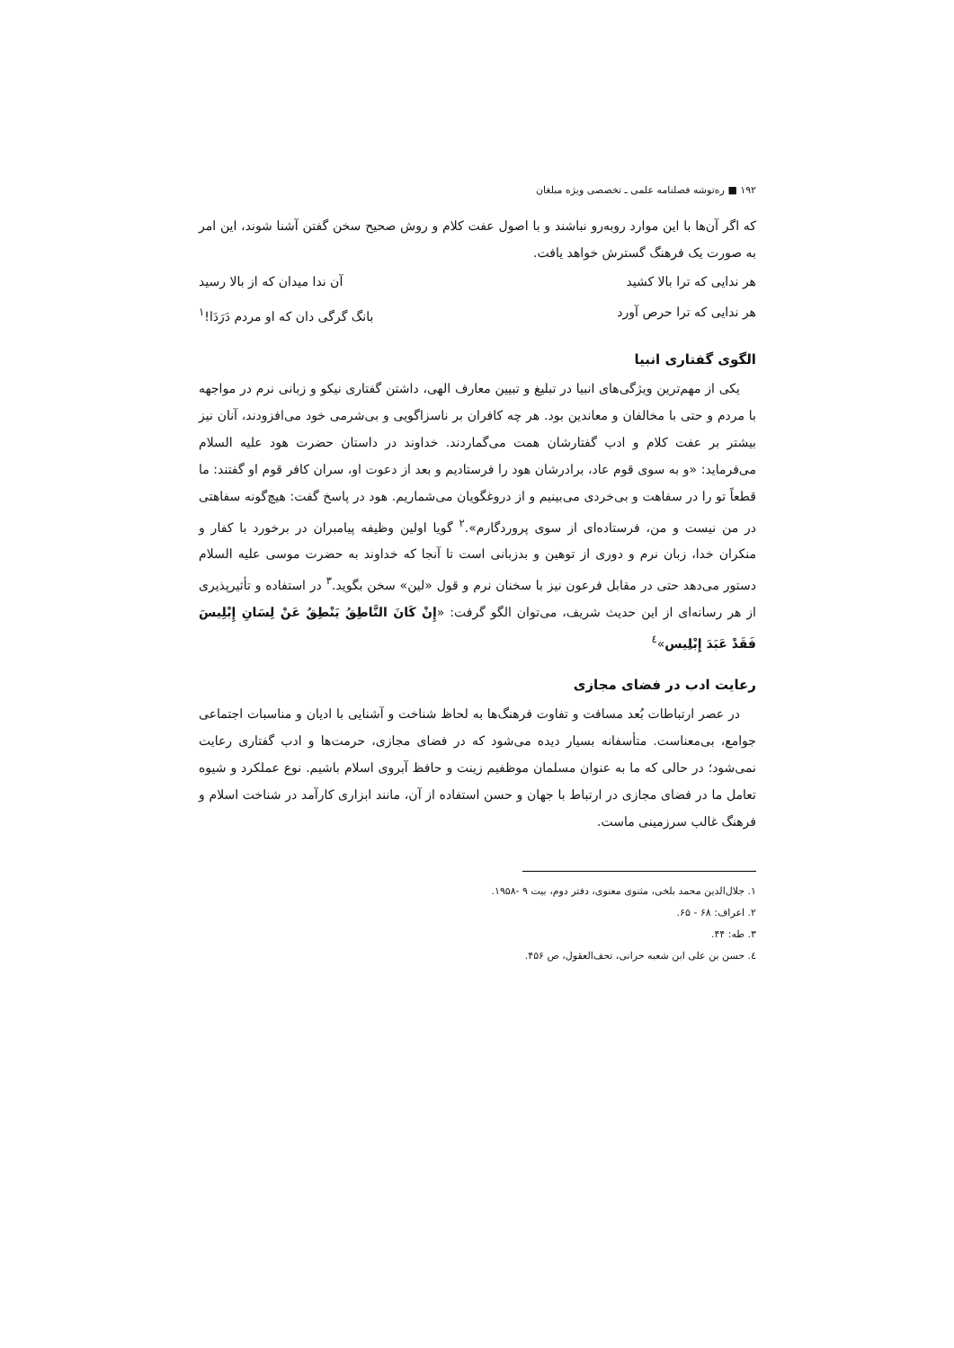۱۹۲ ■ ره‌توشه فصلنامه علمی ـ تخصصی ویژه مبلغان
که اگر آن‌ها با این موارد روبه‌رو نباشند و با اصول عفت کلام و روش صحیح سخن گفتن آشنا شوند، این امر به صورت یک فرهنگ گسترش خواهد یافت.
هر ندایی که ترا بالا کشید آن ندا میدان که از بالا رسید
هر ندایی که ترا حرص آورد بانگ گرگی دان که او مردم دَرَدَا!<sup>۱</sup>
الگوی گفتاری انبیا
یکی از مهم‌ترین ویژگی‌های انبیا در تبلیغ و تبیین معارف الهی، داشتن گفتاری نیکو و زبانی نرم در مواجهه با مردم و حتی با مخالفان و معاندین بود. هر چه کافران بر ناسزاگویی و بی‌شرمی خود می‌افزودند، آنان نیز بیشتر بر عفت کلام و ادب گفتارشان همت می‌گماردند. خداوند در داستان حضرت هود علیه السلام می‌فرماید: «و به سوی قوم عاد، برادرشان هود را فرستادیم و بعد از دعوت او، سران کافر قوم او گفتند: ما قطعاً تو را در سفاهت و بی‌خردی می‌بینیم و از دروغگویان می‌شماریم. هود در پاسخ گفت: هیچ‌گونه سفاهتی در من نیست و من، فرستاده‌ای از سوی پروردگارم».<sup>۲</sup> گویا اولین وظیفه پیامبران در برخورد با کفار و منکران خدا، زبان نرم و دوری از توهین و بدزبانی است تا آنجا که خداوند به حضرت موسی علیه السلام دستور می‌دهد حتی در مقابل فرعون نیز با سخنان نرم و قول «لین» سخن بگوید.<sup>۳</sup> در استفاده و تأثیرپذیری از هر رسانه‌ای از این حدیث شریف، می‌توان الگو گرفت: «إِنْ كَانَ النَّاطِقُ يَنْطِقُ عَنْ لِسَانِ إِبْلِيسَ فَقَدْ عَبَدَ إِبْلِيس»<sup>٤</sup>
رعایت ادب در فضای مجازی
در عصر ارتباطات بُعد مسافت و تفاوت فرهنگ‌ها به لحاظ شناخت و آشنایی با ادیان و مناسبات اجتماعی جوامع، بی‌معناست. متأسفانه بسیار دیده می‌شود که در فضای مجازی، حرمت‌ها و ادب گفتاری رعایت نمی‌شود؛ در حالی که ما به عنوان مسلمان موظفیم زینت و حافظ آبروی اسلام باشیم. نوع عملکرد و شیوه تعامل ما در فضای مجازی در ارتباط با جهان و حسن استفاده از آن، مانند ابزاری کارآمد در شناخت اسلام و فرهنگ غالب سرزمینی ماست.
۱. جلال‌الدین محمد بلخی، مثنوی معنوی، دفتر دوم، بیت ۹ -۱۹۵۸.
۲. اعراف: ۶۸ - ۶۵.
۳. طه: ۴۴.
٤. حسن بن علی ابن شعبه حرانی، تحف‌العقول، ص ۴۵۶.